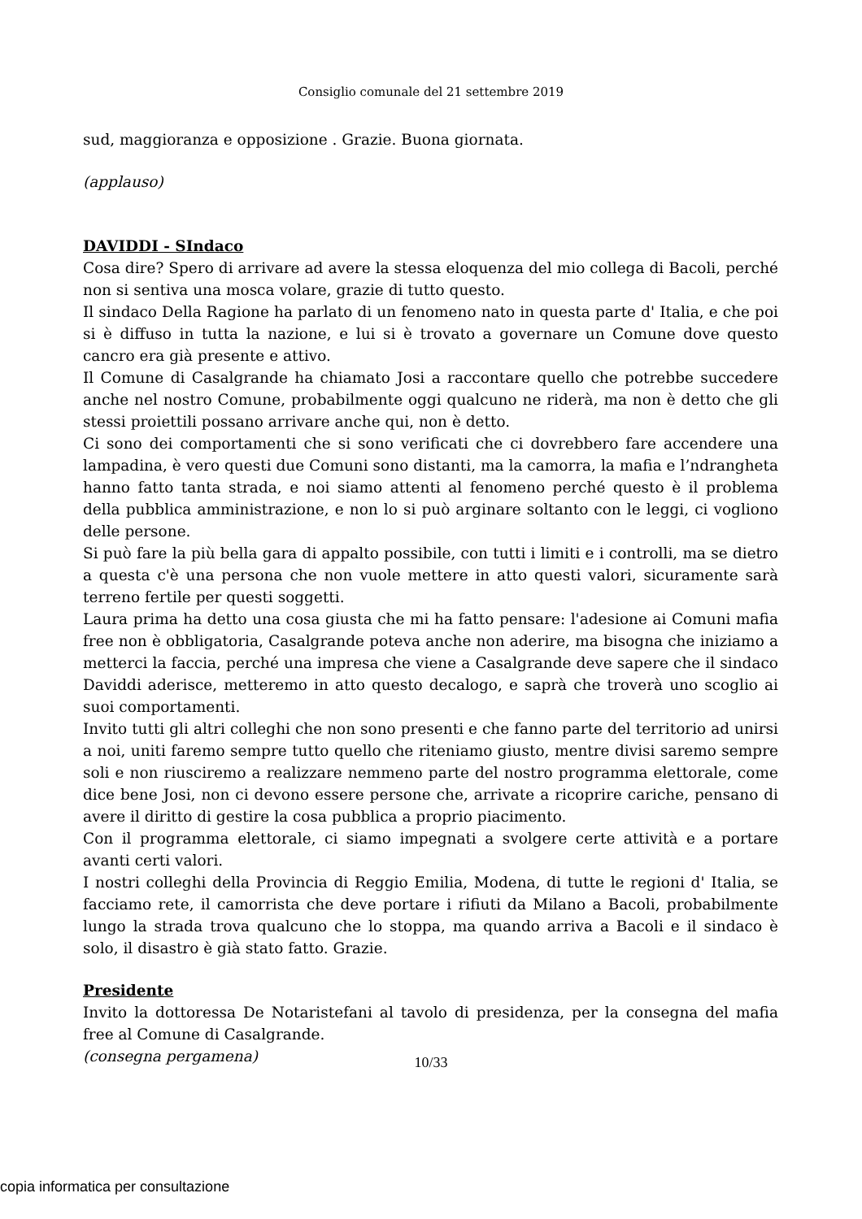Consiglio comunale del 21 settembre 2019
sud, maggioranza e opposizione . Grazie. Buona giornata.
(applauso)
DAVIDDI - SIndaco
Cosa dire? Spero di arrivare ad avere la stessa eloquenza del mio collega di Bacoli, perché non si sentiva una mosca volare, grazie di tutto questo.
Il sindaco Della Ragione ha parlato di un fenomeno nato in questa parte d' Italia, e che poi si è diffuso in tutta la nazione, e lui si è trovato a governare un Comune dove questo cancro era già presente e attivo.
Il Comune di Casalgrande ha chiamato Josi a raccontare quello che potrebbe succedere anche nel nostro Comune, probabilmente oggi qualcuno ne riderà, ma non è detto che gli stessi proiettili possano arrivare anche qui, non è detto.
Ci sono dei comportamenti che si sono verificati che ci dovrebbero fare accendere una lampadina, è vero questi due Comuni sono distanti, ma la camorra, la mafia e l’ndrangheta hanno fatto tanta strada, e noi siamo attenti al fenomeno perché questo è il problema della pubblica amministrazione, e non lo si può arginare soltanto con le leggi, ci vogliono delle persone.
Si può fare la più bella gara di appalto possibile, con tutti i limiti e i controlli, ma se dietro a questa c'è una persona che non vuole mettere in atto questi valori, sicuramente sarà terreno fertile per questi soggetti.
Laura prima ha detto una cosa giusta che mi ha fatto pensare: l'adesione ai Comuni mafia free non è obbligatoria, Casalgrande poteva anche non aderire, ma bisogna che iniziamo a metterci la faccia, perché una impresa che viene a Casalgrande deve sapere che il sindaco Daviddi aderisce, metteremo in atto questo decalogo, e saprà che troverà uno scoglio ai suoi comportamenti.
Invito tutti gli altri colleghi che non sono presenti e che fanno parte del territorio ad unirsi a noi, uniti faremo sempre tutto quello che riteniamo giusto, mentre divisi saremo sempre soli e non riusciremo a realizzare nemmeno parte del nostro programma elettorale, come dice bene Josi, non ci devono essere persone che, arrivate a ricoprire cariche, pensano di avere il diritto di gestire la cosa pubblica a proprio piacimento.
Con il programma elettorale, ci siamo impegnati a svolgere certe attività e a portare avanti certi valori.
I nostri colleghi della Provincia di Reggio Emilia, Modena, di tutte le regioni d' Italia, se facciamo rete, il camorrista che deve portare i rifiuti da Milano a Bacoli, probabilmente lungo la strada trova qualcuno che lo stoppa, ma quando arriva a Bacoli e il sindaco è solo, il disastro è già stato fatto. Grazie.
Presidente
Invito la dottoressa De Notaristefani al tavolo di presidenza, per la consegna del mafia free al Comune di Casalgrande.
(consegna pergamena)
10/33
copia informatica per consultazione